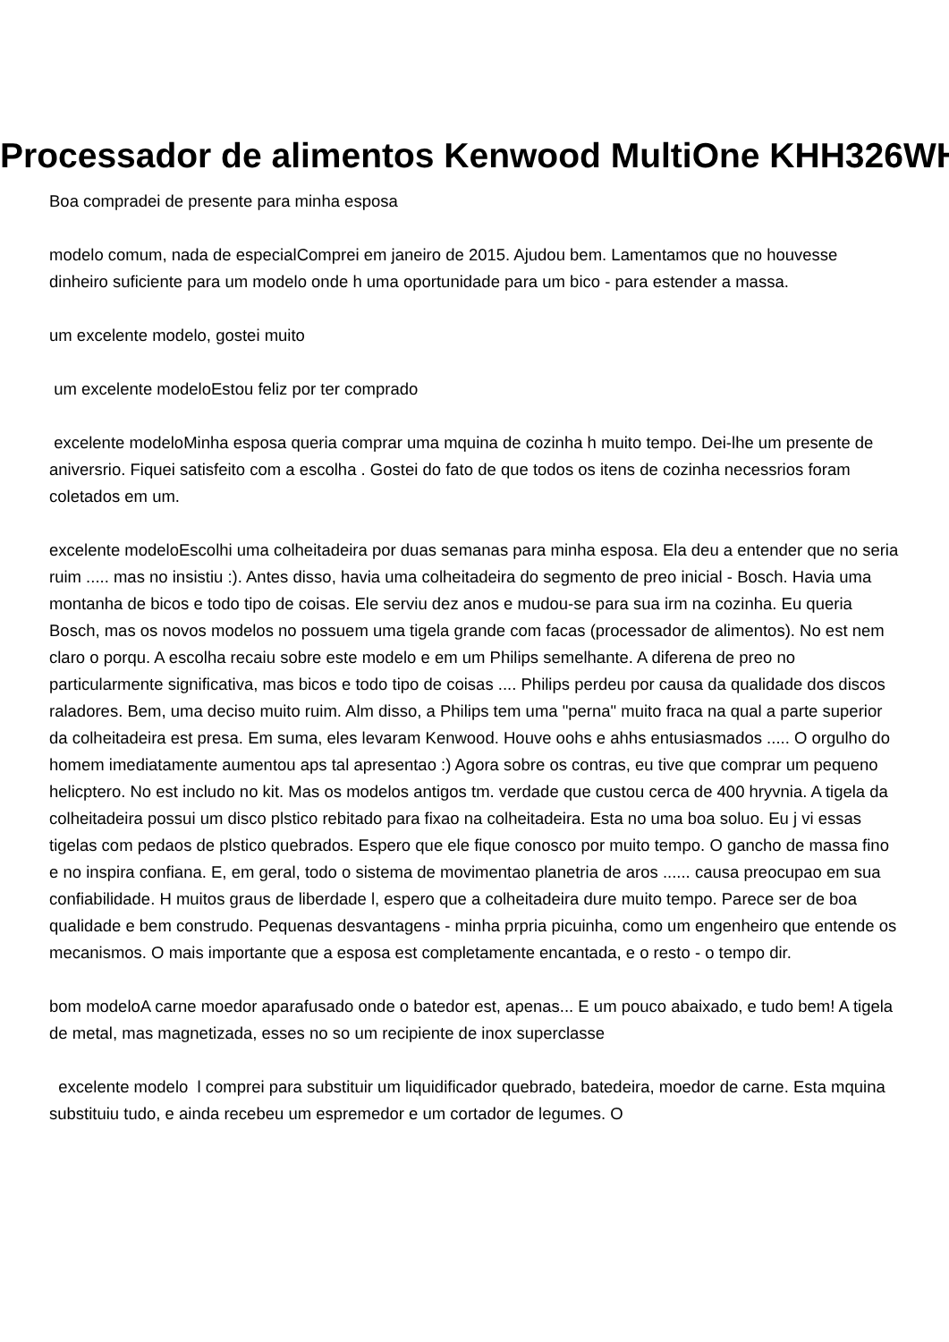Processador de alimentos Kenwood MultiOne KHH326WH
Boa compradei de presente para minha esposa
modelo comum, nada de especialComprei em janeiro de 2015. Ajudou bem. Lamentamos que no houvesse dinheiro suficiente para um modelo onde h uma oportunidade para um bico - para estender a massa.
um excelente modelo, gostei muito
um excelente modeloEstou feliz por ter comprado
excelente modeloMinha esposa queria comprar uma mquina de cozinha h muito tempo. Dei-lhe um presente de aniversrio. Fiquei satisfeito com a escolha . Gostei do fato de que todos os itens de cozinha necessrios foram coletados em um.
excelente modeloEscolhi uma colheitadeira por duas semanas para minha esposa. Ela deu a entender que no seria ruim ..... mas no insistiu :). Antes disso, havia uma colheitadeira do segmento de preo inicial - Bosch. Havia uma montanha de bicos e todo tipo de coisas. Ele serviu dez anos e mudou-se para sua irm na cozinha. Eu queria Bosch, mas os novos modelos no possuem uma tigela grande com facas (processador de alimentos). No est nem claro o porqu. A escolha recaiu sobre este modelo e em um Philips semelhante. A diferena de preo no particularmente significativa, mas bicos e todo tipo de coisas .... Philips perdeu por causa da qualidade dos discos raladores. Bem, uma deciso muito ruim. Alm disso, a Philips tem uma "perna" muito fraca na qual a parte superior da colheitadeira est presa. Em suma, eles levaram Kenwood. Houve oohs e ahhs entusiasmados ..... O orgulho do homem imediatamente aumentou aps tal apresentao :) Agora sobre os contras, eu tive que comprar um pequeno helicptero. No est includo no kit. Mas os modelos antigos tm. verdade que custou cerca de 400 hryvnia. A tigela da colheitadeira possui um disco plstico rebitado para fixao na colheitadeira. Esta no uma boa soluo. Eu j vi essas tigelas com pedaos de plstico quebrados. Espero que ele fique conosco por muito tempo. O gancho de massa fino e no inspira confiana. E, em geral, todo o sistema de movimentao planetria de aros ...... causa preocupao em sua confiabilidade. H muitos graus de liberdade l, espero que a colheitadeira dure muito tempo. Parece ser de boa qualidade e bem construdo. Pequenas desvantagens - minha prpria picuinha, como um engenheiro que entende os mecanismos. O mais importante que a esposa est completamente encantada, e o resto - o tempo dir.
bom modeloA carne moedor aparafusado onde o batedor est, apenas... E um pouco abaixado, e tudo bem! A tigela de metal, mas magnetizada, esses no so um recipiente de inox superclasse
excelente modelo l comprei para substituir um liquidificador quebrado, batedeira, moedor de carne. Esta mquina substituiu tudo, e ainda recebeu um espremedor e um cortador de legumes. O